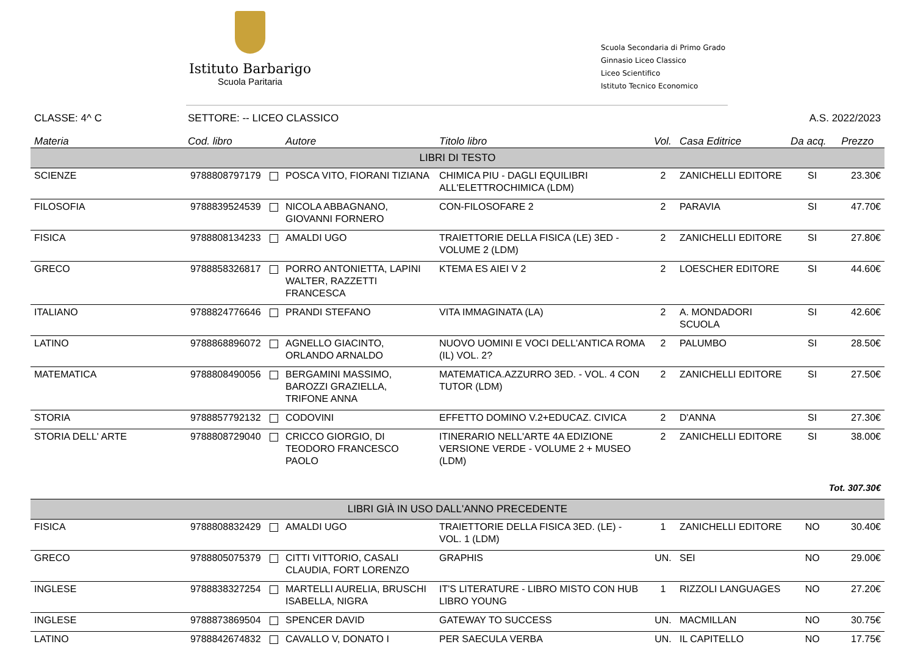Istituto Barbarigo
Scuola Paritaria
Scuola Secondaria di Primo Grado
Ginnasio Liceo Classico
Liceo Scientifico
Istituto Tecnico Economico
CLASSE: 4^ C SETTORE: -- LICEO CLASSICO A.S. 2022/2023
| Materia | Cod. libro | Autore | Titolo libro | Vol. | Casa Editrice | Da acq. | Prezzo |
| --- | --- | --- | --- | --- | --- | --- | --- |
| LIBRI DI TESTO | | | | | | | |
| SCIENZE | 9788808797179 | POSCA VITO, FIORANI TIZIANA | CHIMICA PIU - DAGLI EQUILIBRI ALL'ELETTROCHIMICA (LDM) | 2 | ZANICHELLI EDITORE | SI | 23.30€ |
| FILOSOFIA | 9788839524539 | NICOLA ABBAGNANO, GIOVANNI FORNERO | CON-FILOSOFARE 2 | 2 | PARAVIA | SI | 47.70€ |
| FISICA | 9788808134233 | AMALDI UGO | TRAIETTORIE DELLA FISICA (LE) 3ED - VOLUME 2 (LDM) | 2 | ZANICHELLI EDITORE | SI | 27.80€ |
| GRECO | 9788858326817 | PORRO ANTONIETTA, LAPINI WALTER, RAZZETTI FRANCESCA | KTEMA ES AIEI V 2 | 2 | LOESCHER EDITORE | SI | 44.60€ |
| ITALIANO | 9788824776646 | PRANDI STEFANO | VITA IMMAGINATA (LA) | 2 | A. MONDADORI SCUOLA | SI | 42.60€ |
| LATINO | 9788868896072 | AGNELLO GIACINTO, ORLANDO ARNALDO | NUOVO UOMINI E VOCI DELL'ANTICA ROMA (IL) VOL. 2? | 2 | PALUMBO | SI | 28.50€ |
| MATEMATICA | 9788808490056 | BERGAMINI MASSIMO, BAROZZI GRAZIELLA, TRIFONE ANNA | MATEMATICA.AZZURRO 3ED. - VOL. 4 CON TUTOR (LDM) | 2 | ZANICHELLI EDITORE | SI | 27.50€ |
| STORIA | 9788857792132 | CODOVINI | EFFETTO DOMINO V.2+EDUCAZ. CIVICA | 2 | D'ANNA | SI | 27.30€ |
| STORIA DELL' ARTE | 9788808729040 | CRICCO GIORGIO, DI TEODORO FRANCESCO PAOLO | ITINERARIO NELL'ARTE 4A EDIZIONE VERSIONE VERDE - VOLUME 2 + MUSEO (LDM) | 2 | ZANICHELLI EDITORE | SI | 38.00€ |
| Tot. 307.30€ | | | | | | | |
| LIBRI GIÀ IN USO DALL'ANNO PRECEDENTE | | | | | | | |
| FISICA | 9788808832429 | AMALDI UGO | TRAIETTORIE DELLA FISICA 3ED. (LE) - VOL. 1 (LDM) | 1 | ZANICHELLI EDITORE | NO | 30.40€ |
| GRECO | 9788805075379 | CITTI VITTORIO, CASALI CLAUDIA, FORT LORENZO | GRAPHIS | UN. | SEI | NO | 29.00€ |
| INGLESE | 9788838327254 | MARTELLI AURELIA, BRUSCHI ISABELLA, NIGRA | IT'S LITERATURE - LIBRO MISTO CON HUB LIBRO YOUNG | 1 | RIZZOLI LANGUAGES | NO | 27.20€ |
| INGLESE | 9788873869504 | SPENCER DAVID | GATEWAY TO SUCCESS | UN. | MACMILLAN | NO | 30.75€ |
| LATINO | 9788842674832 | CAVALLO V, DONATO I | PER SAECULA VERBA | UN. | IL CAPITELLO | NO | 17.75€ |